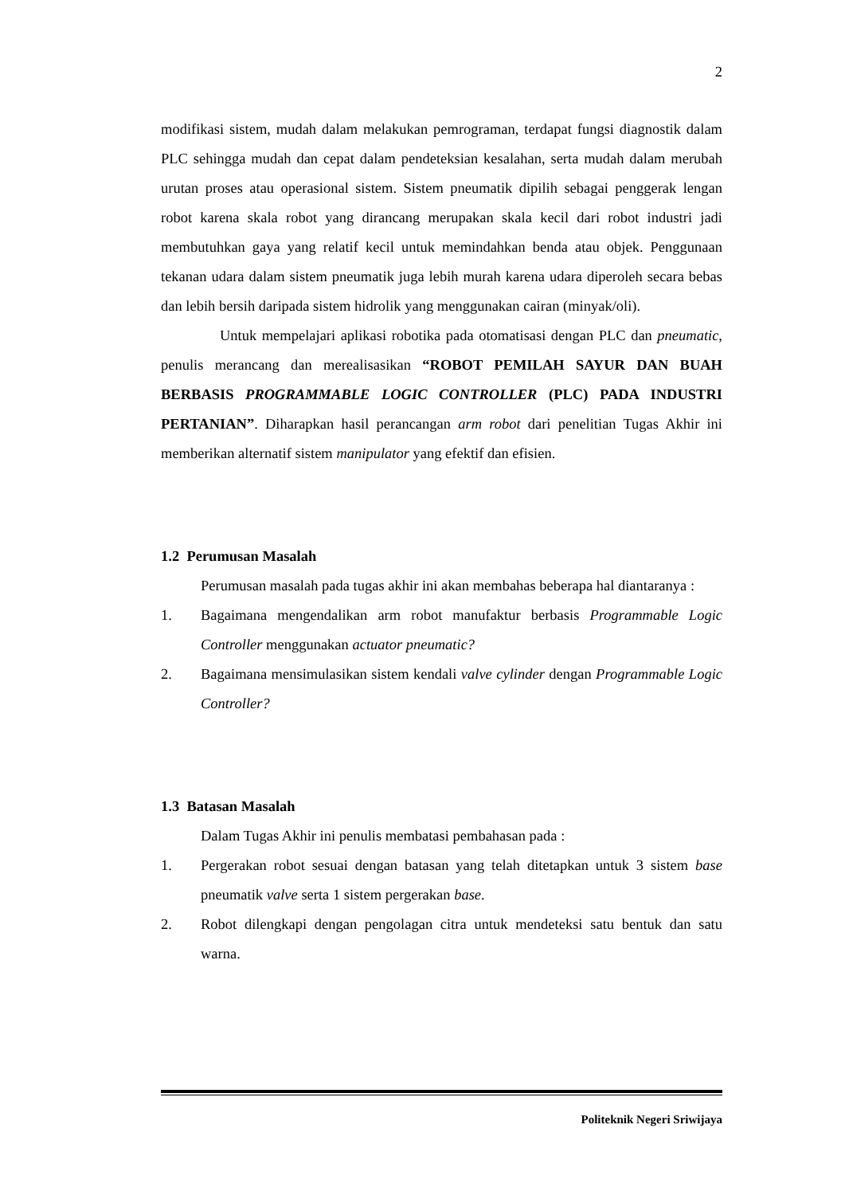2
modifikasi sistem, mudah dalam melakukan pemrograman, terdapat fungsi diagnostik dalam PLC sehingga mudah dan cepat dalam pendeteksian kesalahan, serta mudah dalam merubah urutan proses atau operasional sistem. Sistem pneumatik dipilih sebagai penggerak lengan robot karena skala robot yang dirancang merupakan skala kecil dari robot industri jadi membutuhkan gaya yang relatif kecil untuk memindahkan benda atau objek. Penggunaan tekanan udara dalam sistem pneumatik juga lebih murah karena udara diperoleh secara bebas dan lebih bersih daripada sistem hidrolik yang menggunakan cairan (minyak/oli).
Untuk mempelajari aplikasi robotika pada otomatisasi dengan PLC dan pneumatic, penulis merancang dan merealisasikan “ROBOT PEMILAH SAYUR DAN BUAH BERBASIS PROGRAMMABLE LOGIC CONTROLLER (PLC) PADA INDUSTRI PERTANIAN”. Diharapkan hasil perancangan arm robot dari penelitian Tugas Akhir ini memberikan alternatif sistem manipulator yang efektif dan efisien.
1.2 Perumusan Masalah
Perumusan masalah pada tugas akhir ini akan membahas beberapa hal diantaranya :
1. Bagaimana mengendalikan arm robot manufaktur berbasis Programmable Logic Controller menggunakan actuator pneumatic?
2. Bagaimana mensimulasikan sistem kendali valve cylinder dengan Programmable Logic Controller?
1.3 Batasan Masalah
Dalam Tugas Akhir ini penulis membatasi pembahasan pada :
1. Pergerakan robot sesuai dengan batasan yang telah ditetapkan untuk 3 sistem base pneumatik valve serta 1 sistem pergerakan base.
2. Robot dilengkapi dengan pengolagan citra untuk mendeteksi satu bentuk dan satu warna.
Politeknik Negeri Sriwijaya